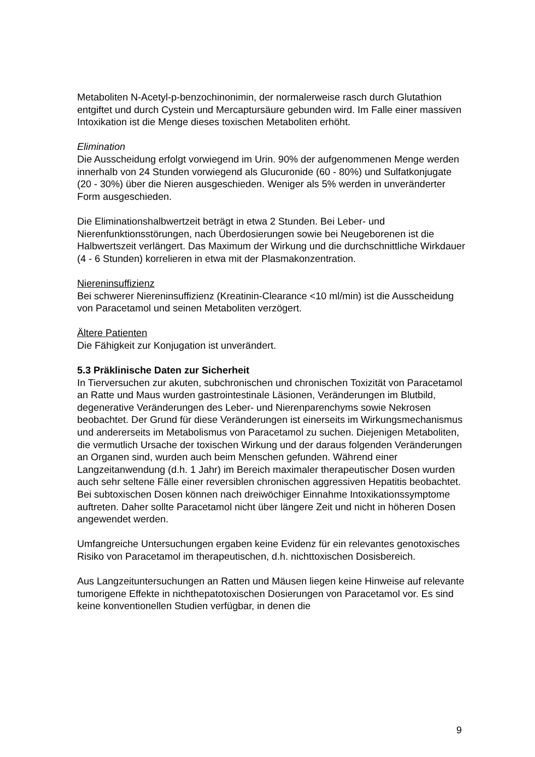Metaboliten N-Acetyl-p-benzochinonimin, der normalerweise rasch durch Glutathion entgiftet und durch Cystein und Mercaptursäure gebunden wird. Im Falle einer massiven Intoxikation ist die Menge dieses toxischen Metaboliten erhöht.
Elimination
Die Ausscheidung erfolgt vorwiegend im Urin. 90% der aufgenommenen Menge werden innerhalb von 24 Stunden vorwiegend als Glucuronide (60 - 80%) und Sulfatkonjugate (20 - 30%) über die Nieren ausgeschieden. Weniger als 5% werden in unveränderter Form ausgeschieden.
Die Eliminationshalbwertzeit beträgt in etwa 2 Stunden. Bei Leber- und Nierenfunktionsstörungen, nach Überdosierungen sowie bei Neugeborenen ist die Halbwertszeit verlängert. Das Maximum der Wirkung und die durchschnittliche Wirkdauer (4 - 6 Stunden) korrelieren in etwa mit der Plasmakonzentration.
Niereninsuffizienz
Bei schwerer Niereninsuffizienz (Kreatinin-Clearance <10 ml/min) ist die Ausscheidung von Paracetamol und seinen Metaboliten verzögert.
Ältere Patienten
Die Fähigkeit zur Konjugation ist unverändert.
5.3 Präklinische Daten zur Sicherheit
In Tierversuchen zur akuten, subchronischen und chronischen Toxizität von Paracetamol an Ratte und Maus wurden gastrointestinale Läsionen, Veränderungen im Blutbild, degenerative Veränderungen des Leber- und Nierenparenchyms sowie Nekrosen beobachtet. Der Grund für diese Veränderungen ist einerseits im Wirkungsmechanismus und andererseits im Metabolismus von Paracetamol zu suchen. Diejenigen Metaboliten, die vermutlich Ursache der toxischen Wirkung und der daraus folgenden Veränderungen an Organen sind, wurden auch beim Menschen gefunden. Während einer Langzeitanwendung (d.h. 1 Jahr) im Bereich maximaler therapeutischer Dosen wurden auch sehr seltene Fälle einer reversiblen chronischen aggressiven Hepatitis beobachtet. Bei subtoxischen Dosen können nach dreiwöchiger Einnahme Intoxikationssymptome auftreten. Daher sollte Paracetamol nicht über längere Zeit und nicht in höheren Dosen angewendet werden.
Umfangreiche Untersuchungen ergaben keine Evidenz für ein relevantes genotoxisches Risiko von Paracetamol im therapeutischen, d.h. nichttoxischen Dosisbereich.
Aus Langzeituntersuchungen an Ratten und Mäusen liegen keine Hinweise auf relevante tumorigene Effekte in nichthepatotoxischen Dosierungen von Paracetamol vor. Es sind keine konventionellen Studien verfügbar, in denen die
9